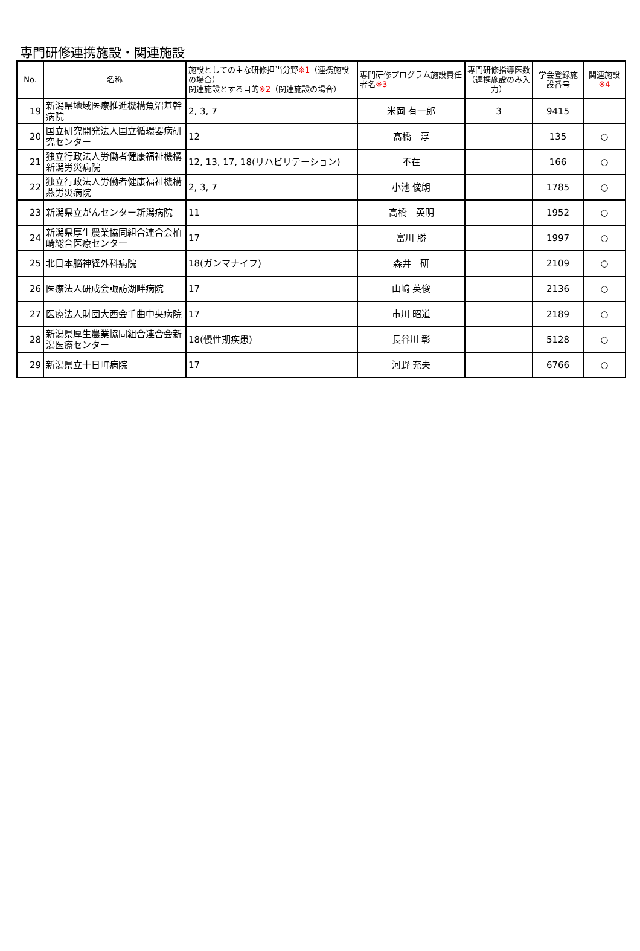専門研修連携施設・関連施設
| No. | 名称 | 施設としての主な研修担当分野 ※1 （連携施設の場合） 関連施設とする目的 ※2 （関連施設の場合） | 専門研修プログラム施設責任者名 ※3 | 専門研修指導医数（連携施設のみ入力） | 学会登録施設番号 | 関連施設 ※4 |
| --- | --- | --- | --- | --- | --- | --- |
| 19 | 新潟県地域医療推進機構魚沼基幹病院 | 2, 3, 7 | 米岡 有一郎 | 3 | 9415 | |
| 20 | 国立研究開発法人国立循環器病研究センター | 12 | 髙橋 淳 | | 135 | ○ |
| 21 | 独立行政法人労働者健康福祉機構新潟労災病院 | 12, 13, 17, 18(リハビリテーション) | 不在 | | 166 | ○ |
| 22 | 独立行政法人労働者健康福祉機構燕労災病院 | 2, 3, 7 | 小池 俊朗 | | 1785 | ○ |
| 23 | 新潟県立がんセンター新潟病院 | 11 | 高橋 英明 | | 1952 | ○ |
| 24 | 新潟県厚生農業協同組合連合会柏崎総合医療センター | 17 | 富川 勝 | | 1997 | ○ |
| 25 | 北日本脳神経外科病院 | 18(ガンマナイフ) | 森井 研 | | 2109 | ○ |
| 26 | 医療法人研成会諏訪湖畔病院 | 17 | 山﨑 英俊 | | 2136 | ○ |
| 27 | 医療法人財団大西会千曲中央病院 | 17 | 市川 昭道 | | 2189 | ○ |
| 28 | 新潟県厚生農業協同組合連合会新潟医療センター | 18(慢性期疾患) | 長谷川 彰 | | 5128 | ○ |
| 29 | 新潟県立十日町病院 | 17 | 河野 充夫 | | 6766 | ○ |